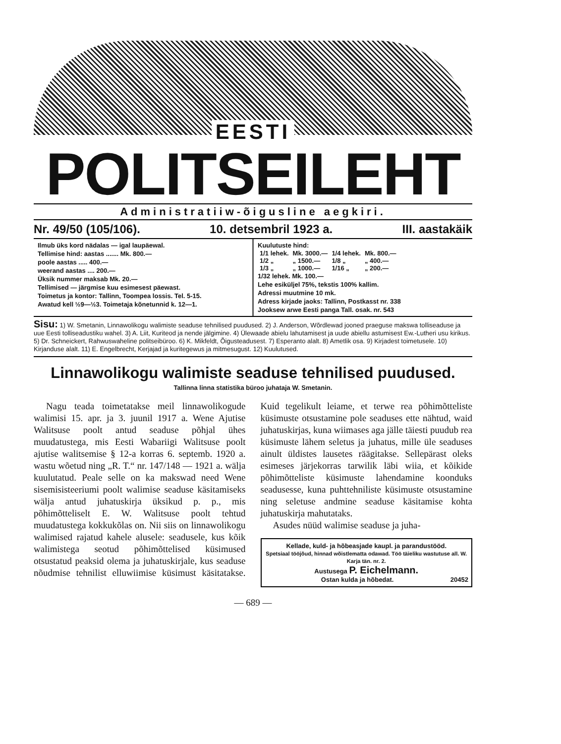EESTI
POLITSEILEHT
Administratiiw-õigusline aegkiri.
Nr. 49/50 (105/106). 10. detsembril 1923 a. III. aastakäik
Ilmub üks kord nädalas — igal laupäewal.
Tellimise hind: aastas ....... Mk. 800.—
poole aastas ..... 400.—
weerand aastas .... 200.—
Üksik nummer maksab Mk. 20.—
Tellimised — järgmise kuu esimesest päewast.
Toimetus ja kontor: Tallinn, Toompea lossis. Tel. 5-15.
Awatud kell ½9—½3. Toimetaja kõnetunnid k. 12—1.
Kuulutuste hind:
| 1/1 lehek. | Mk. 3000.— | 1/4 lehek. | Mk. 800.— |
| 1/2 „ | „ 1500.— | 1/8 „ | „ 400.— |
| 1/3 „ | „ 1000.— | 1/16 „ | „ 200.— |
1/32 lehek. Mk. 100.—
Lehe esiküljel 75%, tekstis 100% kallim.
Adressi muutmine 10 mk.
Adress kirjade jaoks: Tallinn, Postkasst nr. 338
Jooksew arwe Eesti panga Tall. osak. nr. 543
Sisu: 1) W. Smetanin, Linnawolikogu walimiste seaduse tehnilised puudused. 2) J. Anderson, Wõrdlewad jooned praeguse makswa tolliseaduse ja uue Eesti tolliseadustiku wahel. 3) A. Liit, Kuriteod ja nende jälgimine. 4) Ülewaade abielu lahutamisest ja uude abiellu astumisest Ew.-Lutheri usu kirikus. 5) Dr. Schneickert, Rahwuswaheline politseibüroo. 6) K. Mikfeldt, Õigusteadusest. 7) Esperanto alalt. 8) Ametlik osa. 9) Kirjadest toimetusele. 10) Kirjanduse alalt. 11) E. Engelbrecht, Kerjajad ja kuritegewus ja mitmesugust. 12) Kuulutused.
Linnawolikogu walimiste seaduse tehnilised puudused.
Tallinna linna statistika büroo juhataja W. Smetanin.
Nagu teada toimetatakse meil linnawolikogude walimisi 15. apr. ja 3. juunil 1917 a. Wene Ajutise Walitsuse poolt antud seaduse põhjal ühes muudatustega, mis Eesti Wabariigi Walitsuse poolt ajutise walitsemise § 12-a korras 6. septemb. 1920 a. wastu wõetud ning „R. T.“ nr. 147/148 — 1921 a. wälja kuulutatud. Peale selle on ka makswad need Wene sisemisisteeriumi poolt walimise seaduse käsitamiseks wälja antud juhatuskirja üksikud p. p., mis põhimõtteliselt E. W. Walitsuse poolt tehtud muudatustega kokkukõlas on. Nii siis on linnawolikogu walimised rajatud kahele alusele: seadusele, kus kõik walimistega seotud põhimõttelised küsimused otsustatud peaksid olema ja juhatuskirjale, kus seaduse nõudmise tehnilist elluwiimise küsimust käsitatakse. Kuid tegelikult leiame, et terwe rea põhimõtteliste küsimuste otsustamine pole seaduses ette nähtud, waid juhatuskirjas, kuna wiimases aga jälle täiesti puudub rea küsimuste lähem seletus ja juhatus, mille üle seaduses ainult üldistes lausetes räägitakse. Sellepärast oleks esimeses järjekorras tarwilik läbi wiia, et kõikide põhimõtteliste küsimuste lahendamine koonduks seadusesse, kuna puhttehniliste küsimuste otsustamine ning seletuse andmine seaduse käsitamise kohta juhatuskirja mahutataks.
Asudes nüüd walimise seaduse ja juha-
Kellade, kuld- ja hõbeasjade kaupl. ja parandustööd.
Spetsiaal tööjõud, hinnad wõistlematta odawad. Töö täieliku wastutuse all. W. Karja tän. nr. 2.
Austusega P. Eichelmann.
Ostan kulda ja hõbedat. 20452
— 689 —